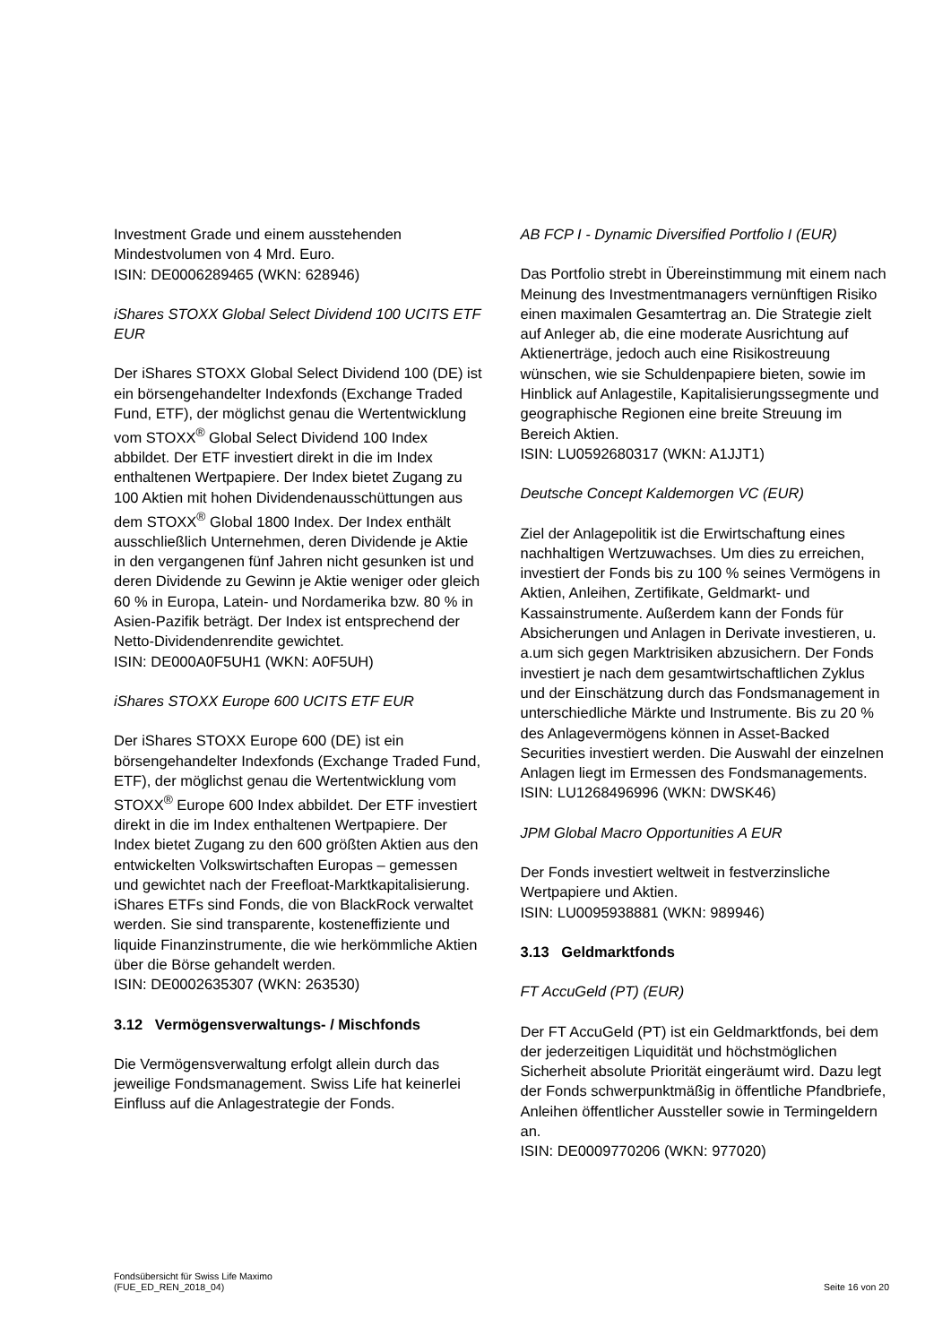Investment Grade und einem ausstehenden Mindestvolumen von 4 Mrd. Euro.
ISIN: DE0006289465 (WKN: 628946)
iShares STOXX Global Select Dividend 100 UCITS ETF EUR
Der iShares STOXX Global Select Dividend 100 (DE) ist ein börsengehandelter Indexfonds (Exchange Traded Fund, ETF), der möglichst genau die Wertentwicklung vom STOXX<sup>®</sup> Global Select Dividend 100 Index abbildet. Der ETF investiert direkt in die im Index enthaltenen Wertpapiere. Der Index bietet Zugang zu 100 Aktien mit hohen Dividendenausschüttungen aus dem STOXX<sup>®</sup> Global 1800 Index. Der Index enthält ausschließlich Unternehmen, deren Dividende je Aktie in den vergangenen fünf Jahren nicht gesunken ist und deren Dividende zu Gewinn je Aktie weniger oder gleich 60 % in Europa, Latein- und Nordamerika bzw. 80 % in Asien-Pazifik beträgt. Der Index ist entsprechend der Netto-Dividendenrendite gewichtet.
ISIN: DE000A0F5UH1 (WKN: A0F5UH)
iShares STOXX Europe 600 UCITS ETF EUR
Der iShares STOXX Europe 600 (DE) ist ein börsengehandelter Indexfonds (Exchange Traded Fund, ETF), der möglichst genau die Wertentwicklung vom STOXX<sup>®</sup> Europe 600 Index abbildet. Der ETF investiert direkt in die im Index enthaltenen Wertpapiere. Der Index bietet Zugang zu den 600 größten Aktien aus den entwickelten Volkswirtschaften Europas – gemessen und gewichtet nach der Freefloat-Marktkapitalisierung. iShares ETFs sind Fonds, die von BlackRock verwaltet werden. Sie sind transparente, kosteneffiziente und liquide Finanzinstrumente, die wie herkömmliche Aktien über die Börse gehandelt werden.
ISIN: DE0002635307 (WKN: 263530)
3.12 Vermögensverwaltungs- / Mischfonds
Die Vermögensverwaltung erfolgt allein durch das jeweilige Fondsmanagement. Swiss Life hat keinerlei Einfluss auf die Anlagestrategie der Fonds.
AB FCP I - Dynamic Diversified Portfolio I (EUR)
Das Portfolio strebt in Übereinstimmung mit einem nach Meinung des Investmentmanagers vernünftigen Risiko einen maximalen Gesamtertrag an. Die Strategie zielt auf Anleger ab, die eine moderate Ausrichtung auf Aktienerträge, jedoch auch eine Risikostreuung wünschen, wie sie Schuldenpapiere bieten, sowie im Hinblick auf Anlagestile, Kapitalisierungssegmente und geographische Regionen eine breite Streuung im Bereich Aktien.
ISIN: LU0592680317 (WKN: A1JJT1)
Deutsche Concept Kaldemorgen VC (EUR)
Ziel der Anlagepolitik ist die Erwirtschaftung eines nachhaltigen Wertzuwachses. Um dies zu erreichen, investiert der Fonds bis zu 100 % seines Vermögens in Aktien, Anleihen, Zertifikate, Geldmarkt- und Kassainstrumente. Außerdem kann der Fonds für Absicherungen und Anlagen in Derivate investieren, u. a.um sich gegen Marktrisiken abzusichern. Der Fonds investiert je nach dem gesamtwirtschaftlichen Zyklus und der Einschätzung durch das Fondsmanagement in unterschiedliche Märkte und Instrumente. Bis zu 20 % des Anlagevermögens können in Asset-Backed Securities investiert werden. Die Auswahl der einzelnen Anlagen liegt im Ermessen des Fondsmanagements.
ISIN: LU1268496996 (WKN: DWSK46)
JPM Global Macro Opportunities A EUR
Der Fonds investiert weltweit in festverzinsliche Wertpapiere und Aktien.
ISIN: LU0095938881 (WKN: 989946)
3.13 Geldmarktfonds
FT AccuGeld (PT) (EUR)
Der FT AccuGeld (PT) ist ein Geldmarktfonds, bei dem der jederzeitigen Liquidität und höchstmöglichen Sicherheit absolute Priorität eingeräumt wird. Dazu legt der Fonds schwerpunktmäßig in öffentliche Pfandbriefe, Anleihen öffentlicher Aussteller sowie in Termingeldern an.
ISIN: DE0009770206 (WKN: 977020)
Fondsübersicht für Swiss Life Maximo
(FUE_ED_REN_2018_04)
Seite 16 von 20